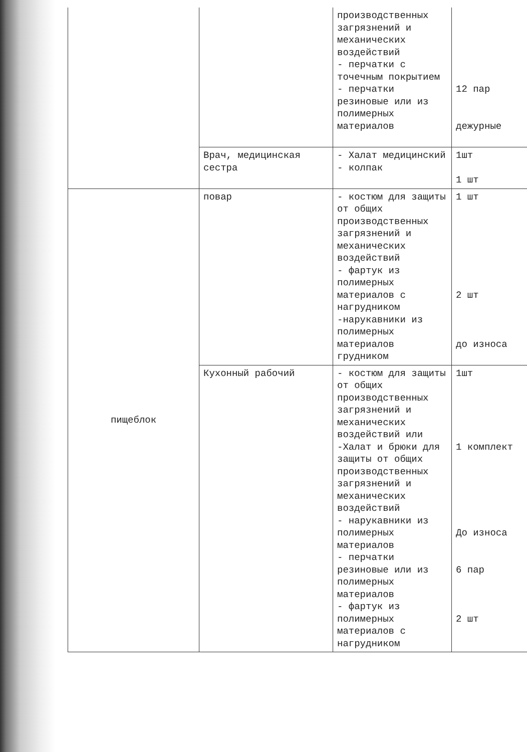| | | производственных загрязнений и механических воздействий - перчатки с точечным покрытием - перчатки резиновые или из полимерных материалов | 12 пар дежурные |
| | Врач, медицинская сестра | - Халат медицинский - колпак | 1шт 1 шт |
| пищеблок | повар | - костюм для защиты от общих производственных загрязнений и механических воздействий - фартук из полимерных материалов с нагрудником -нарукавники из полимерных материалов грудником | 1 шт 2 шт до износа |
| | Кухонный рабочий | - костюм для защиты от общих производственных загрязнений и механических воздействий или -Халат и брюки для защиты от общих производственных загрязнений и механических воздействий - нарукавники из полимерных материалов - перчатки резиновые или из полимерных материалов - фартук из полимерных материалов с нагрудником | 1шт 1 комплект До износа 6 пар 2 шт |